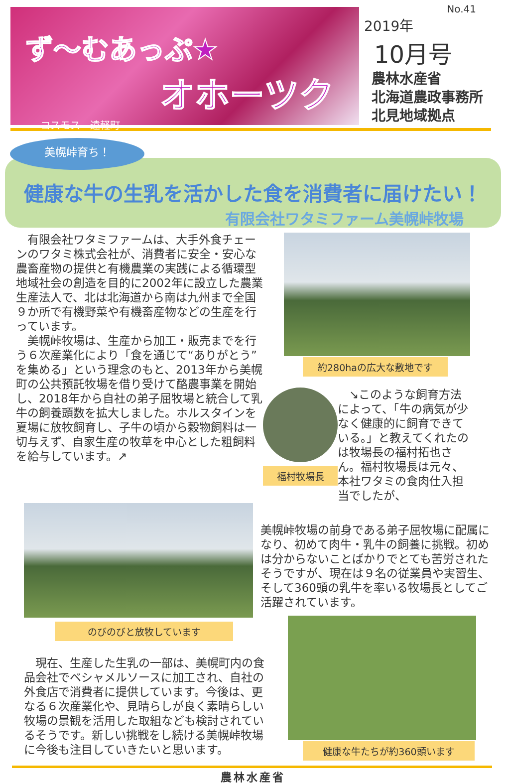ず～むあっぷ★
オホーツク
コスモス　遠軽町
No.41
2019年
10月号
農林水産省
北海道農政事務所
北見地域拠点
美幌峠育ち！
健康な牛の生乳を活かした食を消費者に届けたい！
有限会社ワタミファーム美幌峠牧場
　有限会社ワタミファームは、大手外食チェーンのワタミ株式会社が、消費者に安全・安心な農畜産物の提供と有機農業の実践による循環型地域社会の創造を目的に2002年に設立した農業生産法人で、北は北海道から南は九州まで全国９か所で有機野菜や有機畜産物などの生産を行っています。
　美幌峠牧場は、生産から加工・販売までを行う６次産業化により「食を通じて“ありがとう”を集める」という理念のもと、2013年から美幌町の公共預託牧場を借り受けて酪農事業を開始し、2018年から自社の弟子屈牧場と統合して乳牛の飼養頭数を拡大しました。ホルスタインを夏場に放牧飼育し、子牛の頃から穀物飼料は一切与えず、自家生産の牧草を中心とした粗飼料を給与しています。↗
約280haの広大な敷地です
福村牧場長
　↘このような飼育方法によって、「牛の病気が少なく健康的に飼育できている。」と教えてくれたのは牧場長の福村拓也さん。福村牧場長は元々、本社ワタミの食肉仕入担当でしたが、
のびのびと放牧しています
　現在、生産した生乳の一部は、美幌町内の食品会社でベシャメルソースに加工され、自社の外食店で消費者に提供しています。今後は、更なる６次産業化や、見晴らしが良く素晴らしい牧場の景観を活用した取組なども検討されているそうです。新しい挑戦をし続ける美幌峠牧場に今後も注目していきたいと思います。
美幌峠牧場の前身である弟子屈牧場に配属になり、初めて肉牛・乳牛の飼養に挑戦。初めは分からないことばかりでとても苦労されたそうですが、現在は９名の従業員や実習生、そして360頭の乳牛を率いる牧場長としてご活躍されています。
健康な牛たちが約360頭います
農林水産省